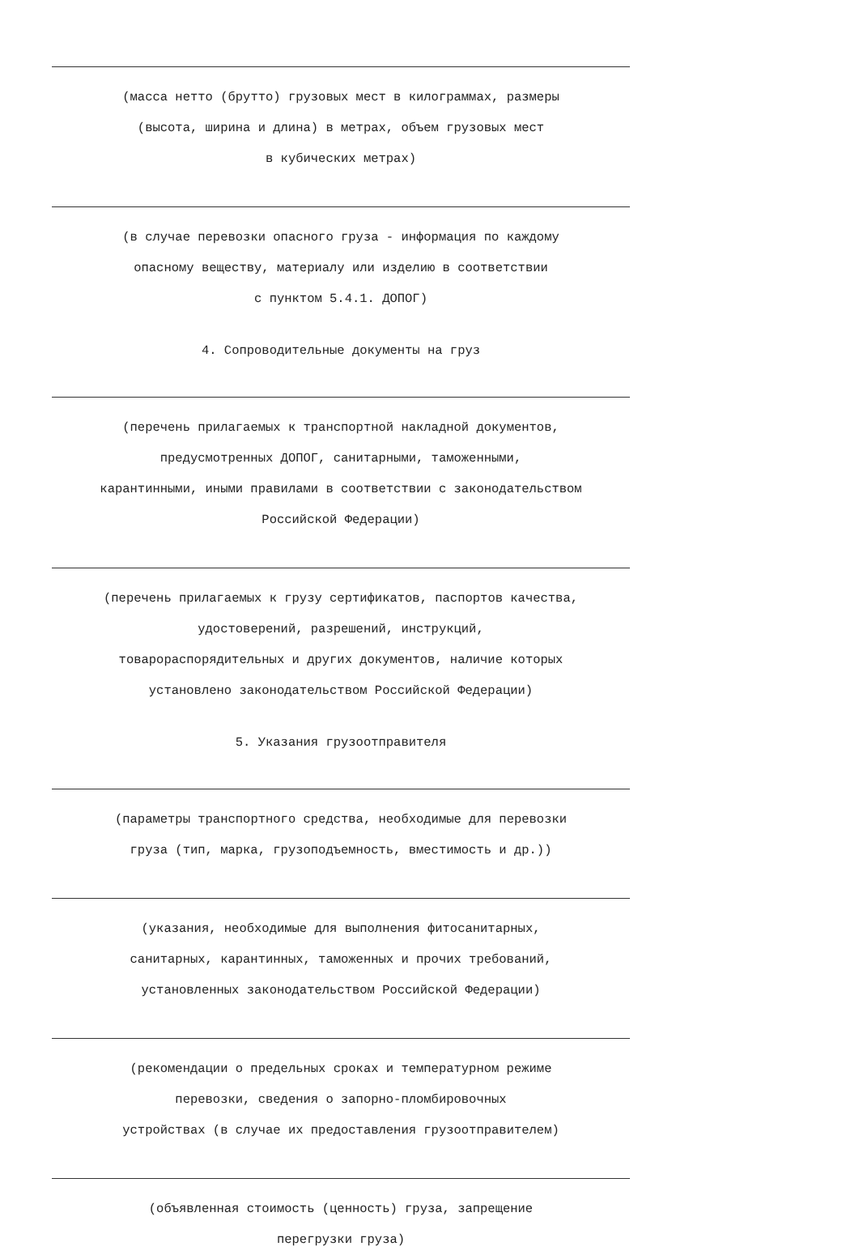(масса нетто (брутто) грузовых мест в килограммах, размеры
(высота, ширина и длина) в метрах, объем грузовых мест
в кубических метрах)
(в случае перевозки опасного груза - информация по каждому
опасному веществу, материалу или изделию в соответствии
с пунктом 5.4.1. ДОПОГ)
4. Сопроводительные документы на груз
(перечень прилагаемых к транспортной накладной документов,
предусмотренных ДОПОГ, санитарными, таможенными,
карантинными, иными правилами в соответствии с законодательством
Российской Федерации)
(перечень прилагаемых к грузу сертификатов, паспортов качества,
удостоверений, разрешений, инструкций,
товарораспорядительных и других документов, наличие которых
установлено законодательством Российской Федерации)
5. Указания грузоотправителя
(параметры транспортного средства, необходимые для перевозки
груза (тип, марка, грузоподъемность, вместимость и др.))
(указания, необходимые для выполнения фитосанитарных,
санитарных, карантинных, таможенных и прочих требований,
установленных законодательством Российской Федерации)
(рекомендации о предельных сроках и температурном режиме
перевозки, сведения о запорно-пломбировочных
устройствах (в случае их предоставления грузоотправителем)
(объявленная стоимость (ценность) груза, запрещение
перегрузки груза)